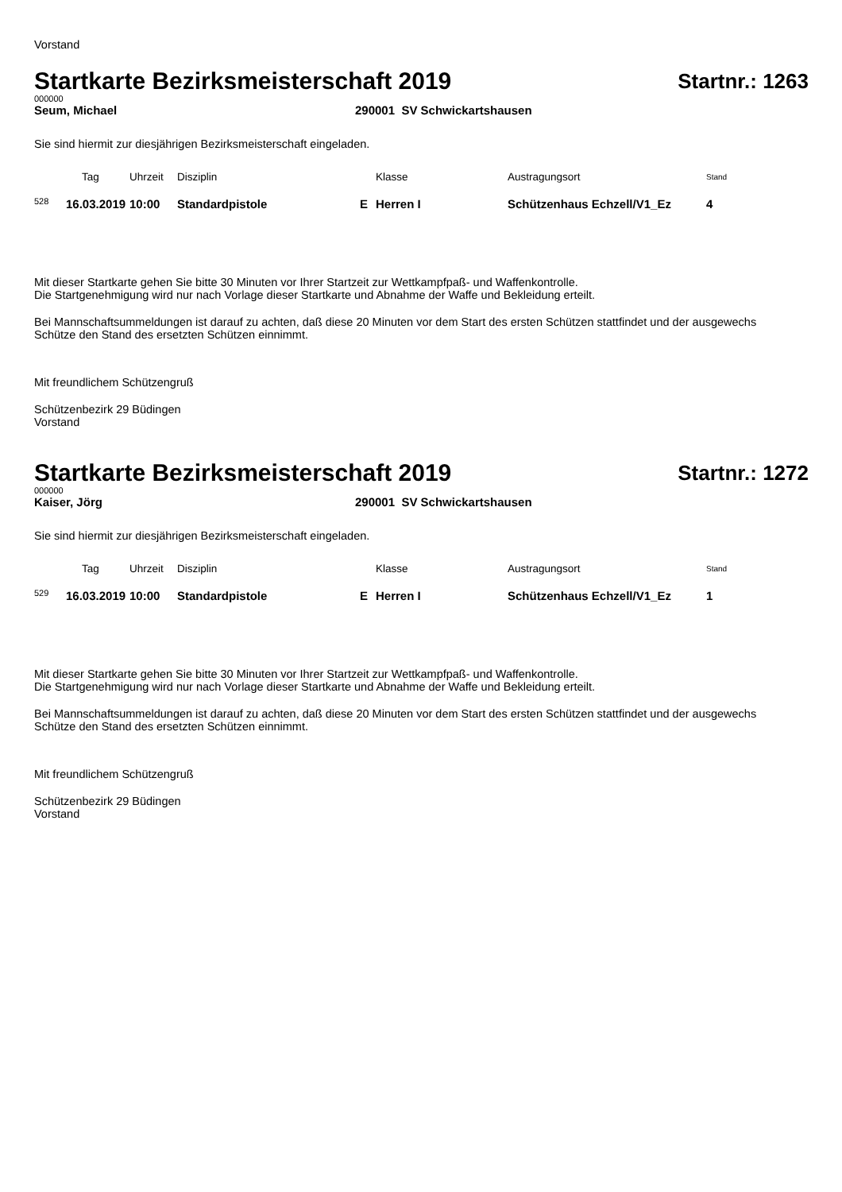Vorstand
Startkarte Bezirksmeisterschaft 2019
Startnr.: 1263
000000
Seum, Michael 290001 SV Schwickartshausen
Sie sind hiermit zur diesjährigen Bezirksmeisterschaft eingeladen.
| | Tag | Uhrzeit | Disziplin | | Klasse | Austragungsort | Stand |
| --- | --- | --- | --- | --- | --- | --- | --- |
| <sup>528</sup> | 16.03.2019 | 10:00 | Standardpistole | E | Herren I | Schützenhaus Echzell/V1_Ez | 4 |
Mit dieser Startkarte gehen Sie bitte 30 Minuten vor Ihrer Startzeit zur Wettkampfpaß- und Waffenkontrolle.
Die Startgenehmigung wird nur nach Vorlage dieser Startkarte und Abnahme der Waffe und Bekleidung erteilt.
Bei Mannschaftsummeldungen ist darauf zu achten, daß diese 20 Minuten vor dem Start des ersten Schützen stattfindet und der ausgewechs
Schütze den Stand des ersetzten Schützen einnimmt.
Mit freundlichem Schützengruß
Schützenbezirk 29 Büdingen
Vorstand
Startkarte Bezirksmeisterschaft 2019
Startnr.: 1272
000000
Kaiser, Jörg 290001 SV Schwickartshausen
Sie sind hiermit zur diesjährigen Bezirksmeisterschaft eingeladen.
| | Tag | Uhrzeit | Disziplin | | Klasse | Austragungsort | Stand |
| --- | --- | --- | --- | --- | --- | --- | --- |
| <sup>529</sup> | 16.03.2019 | 10:00 | Standardpistole | E | Herren I | Schützenhaus Echzell/V1_Ez | 1 |
Mit dieser Startkarte gehen Sie bitte 30 Minuten vor Ihrer Startzeit zur Wettkampfpaß- und Waffenkontrolle.
Die Startgenehmigung wird nur nach Vorlage dieser Startkarte und Abnahme der Waffe und Bekleidung erteilt.
Bei Mannschaftsummeldungen ist darauf zu achten, daß diese 20 Minuten vor dem Start des ersten Schützen stattfindet und der ausgewechs
Schütze den Stand des ersetzten Schützen einnimmt.
Mit freundlichem Schützengruß
Schützenbezirk 29 Büdingen
Vorstand